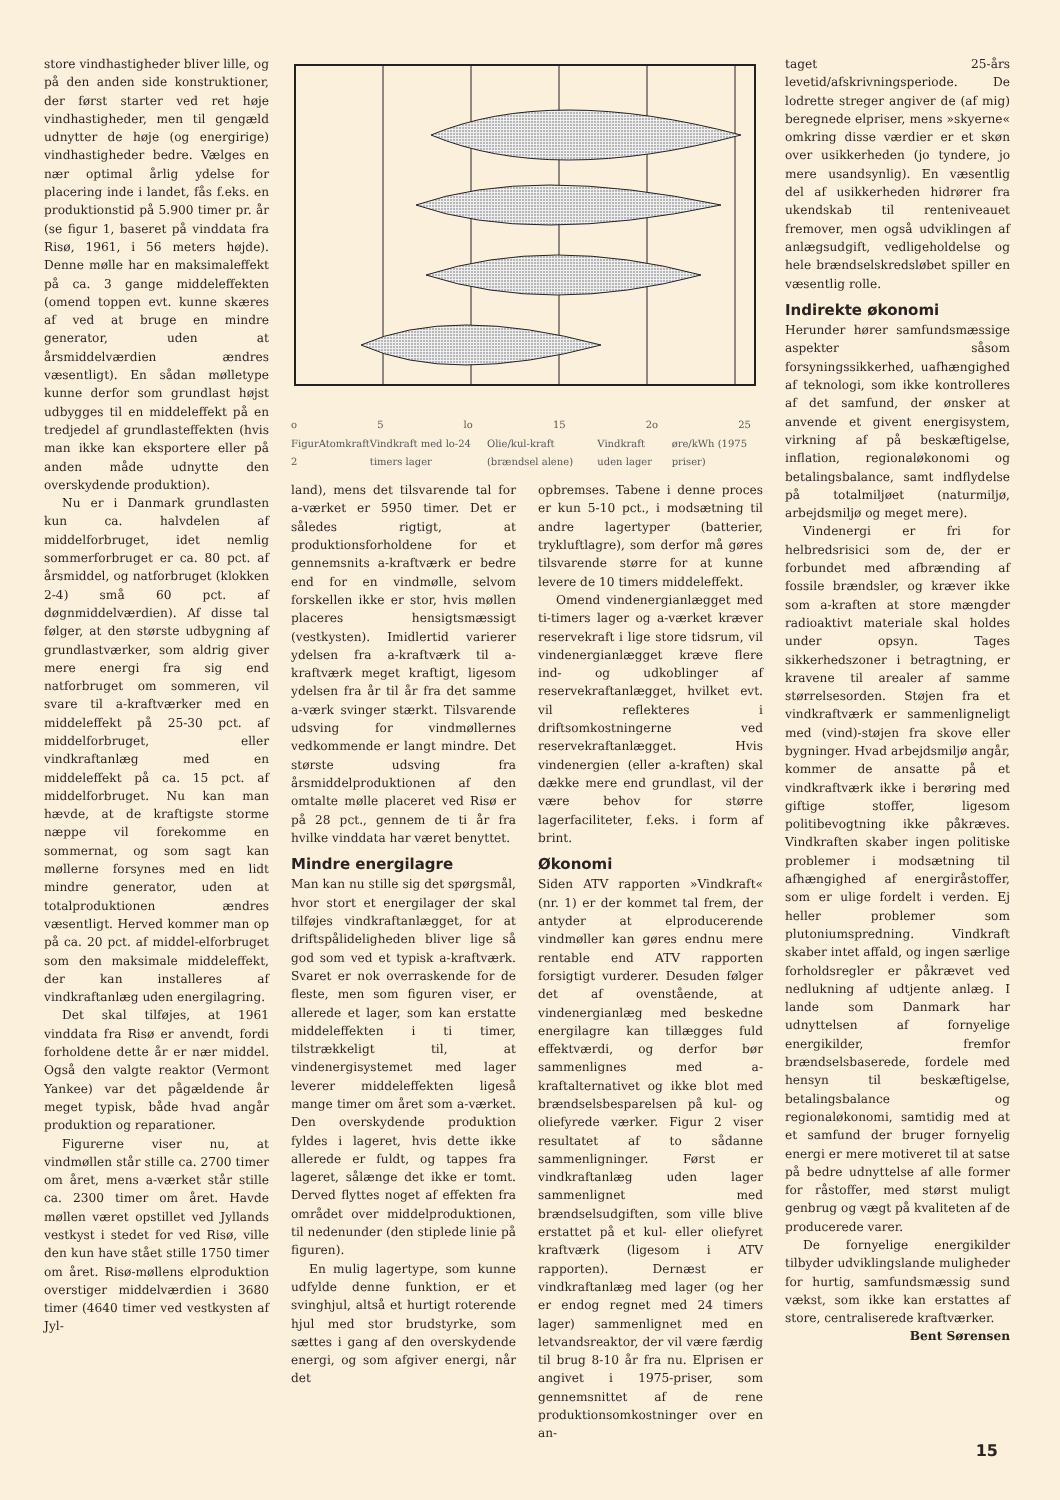store vindhastigheder bliver lille, og på den anden side konstruktioner, der først starter ved ret høje vindhastigheder, men til gengæld udnytter de høje (og energirige) vindhastigheder bedre. Vælges en nær optimal årlig ydelse for placering inde i landet, fås f.eks. en produktionstid på 5.900 timer pr. år (se figur 1, baseret på vinddata fra Risø, 1961, i 56 meters højde). Denne mølle har en maksimaleffekt på ca. 3 gange middeleffekten (omend toppen evt. kunne skæres af ved at bruge en mindre generator, uden at årsmiddelværdien ændres væsentligt). En sådan mølletype kunne derfor som grundlast højst udbygges til en middeleffekt på en tredjedel af grundlasteffekten (hvis man ikke kan eksportere eller på anden måde udnytte den overskydende produktion).
Nu er i Danmark grundlasten kun ca. halvdelen af middelforbruget, idet nemlig sommerforbruget er ca. 80 pct. af årsmiddel, og natforbruget (klokken 2-4) små 60 pct. af døgnmiddelværdien). Af disse tal følger, at den største udbygning af grundlastværker, som aldrig giver mere energi fra sig end natforbruget om sommeren, vil svare til a-kraftværker med en middeleffekt på 25-30 pct. af middelforbruget, eller vindkraftanlæg med en middeleffekt på ca. 15 pct. af middelforbruget. Nu kan man hævde, at de kraftigste storme næppe vil forekomme en sommernat, og som sagt kan møllerne forsynes med en lidt mindre generator, uden at totalproduktionen ændres væsentligt. Herved kommer man op på ca. 20 pct. af middel-elforbruget som den maksimale middeleffekt, der kan installeres af vindkraftanlæg uden energilagring.
Det skal tilføjes, at 1961 vinddata fra Risø er anvendt, fordi forholdene dette år er nær middel. Også den valgte reaktor (Vermont Yankee) var det pågældende år meget typisk, både hvad angår produktion og reparationer.
Figurerne viser nu, at vindmøllen står stille ca. 2700 timer om året, mens a-værket står stille ca. 2300 timer om året. Havde møllen været opstillet ved Jyllands vestkyst i stedet for ved Risø, ville den kun have stået stille 1750 timer om året. Risø-møllens elproduktion overstiger middelværdien i 3680 timer (4640 timer ved vestkysten af Jyl-
o 5 lo 15 2o 25
Figur 2 Atomkraft Vindkraft med lo-24 timers lager Olie/kul-kraft (brændsel alene) Vindkraft uden lager øre/kWh (1975 priser)
taget 25-års levetid/afskrivningsperiode. De lodrette streger angiver de (af mig) beregnede elpriser, mens »skyerne« omkring disse værdier er et skøn over usikkerheden (jo tyndere, jo mere usandsynlig). En væsentlig del af usikkerheden hidrører fra ukendskab til renteniveauet fremover, men også udviklingen af anlægsudgift, vedligeholdelse og hele brændselskredsløbet spiller en væsentlig rolle.
Indirekte økonomi
Herunder hører samfundsmæssige aspekter såsom forsyningssikkerhed, uafhængighed af teknologi, som ikke kontrolleres af det samfund, der ønsker at anvende et givent energisystem, virkning af på beskæftigelse, inflation, regionaløkonomi og betalingsbalance, samt indflydelse på totalmiljøet (naturmiljø, arbejdsmiljø og meget mere).
Vindenergi er fri for helbredsrisici som de, der er forbundet med afbrænding af fossile brændsler, og kræver ikke som a-kraften at store mængder radioaktivt materiale skal holdes under opsyn. Tages sikkerhedszoner i betragtning, er kravene til arealer af samme størrelsesorden. Støjen fra et vindkraftværk er sammenligneligt med (vind)-støjen fra skove eller bygninger. Hvad arbejdsmiljø angår, kommer de ansatte på et vindkraftværk ikke i berøring med giftige stoffer, ligesom politibevogtning ikke påkræves. Vindkraften skaber ingen politiske problemer i modsætning til afhængighed af energiråstoffer, som er ulige fordelt i verden. Ej heller problemer som plutoniumspredning. Vindkraft skaber intet affald, og ingen særlige forholdsregler er påkrævet ved nedlukning af udtjente anlæg. I lande som Danmark har udnyttelsen af fornyelige energikilder, fremfor brændselsbaserede, fordele med hensyn til beskæftigelse, betalingsbalance og regionaløkonomi, samtidig med at et samfund der bruger fornyelig energi er mere motiveret til at satse på bedre udnyttelse af alle former for råstoffer, med størst muligt genbrug og vægt på kvaliteten af de producerede varer.
De fornyelige energikilder tilbyder udviklingslande muligheder for hurtig, samfundsmæssig sund vækst, som ikke kan erstattes af store, centraliserede kraftværker.
Bent Sørensen
land), mens det tilsvarende tal for a-værket er 5950 timer. Det er således rigtigt, at produktionsforholdene for et gennemsnits a-kraftværk er bedre end for en vindmølle, selvom forskellen ikke er stor, hvis møllen placeres hensigtsmæssigt (vestkysten). Imidlertid varierer ydelsen fra a-kraftværk til a-kraftværk meget kraftigt, ligesom ydelsen fra år til år fra det samme a-værk svinger stærkt. Tilsvarende udsving for vindmøllernes vedkommende er langt mindre. Det største udsving fra årsmiddelproduktionen af den omtalte mølle placeret ved Risø er på 28 pct., gennem de ti år fra hvilke vinddata har været benyttet.
Mindre energilagre
Man kan nu stille sig det spørgsmål, hvor stort et energilager der skal tilføjes vindkraftanlægget, for at driftspålideligheden bliver lige så god som ved et typisk a-kraftværk. Svaret er nok overraskende for de fleste, men som figuren viser, er allerede et lager, som kan erstatte middeleffekten i ti timer, tilstrækkeligt til, at vindenergisystemet med lager leverer middeleffekten ligeså mange timer om året som a-værket. Den overskydende produktion fyldes i lageret, hvis dette ikke allerede er fuldt, og tappes fra lageret, sålænge det ikke er tomt. Derved flyttes noget af effekten fra området over middelproduktionen, til nedenunder (den stiplede linie på figuren).
En mulig lagertype, som kunne udfylde denne funktion, er et svinghjul, altså et hurtigt roterende hjul med stor brudstyrke, som sættes i gang af den overskydende energi, og som afgiver energi, når det
opbremses. Tabene i denne proces er kun 5-10 pct., i modsætning til andre lagertyper (batterier, trykluftlagre), som derfor må gøres tilsvarende større for at kunne levere de 10 timers middeleffekt.
Omend vindenergianlægget med ti-timers lager og a-værket kræver reservekraft i lige store tidsrum, vil vindenergianlægget kræve flere ind- og udkoblinger af reservekraftanlægget, hvilket evt. vil reflekteres i driftsomkostningerne ved reservekraftanlægget. Hvis vindenergien (eller a-kraften) skal dække mere end grundlast, vil der være behov for større lagerfaciliteter, f.eks. i form af brint.
Økonomi
Siden ATV rapporten »Vindkraft« (nr. 1) er der kommet tal frem, der antyder at elproducerende vindmøller kan gøres endnu mere rentable end ATV rapporten forsigtigt vurderer. Desuden følger det af ovenstående, at vindenergianlæg med beskedne energilagre kan tillægges fuld effektværdi, og derfor bør sammenlignes med a-kraftalternativet og ikke blot med brændselsbesparelsen på kul- og oliefyrede værker. Figur 2 viser resultatet af to sådanne sammenligninger. Først er vindkraftanlæg uden lager sammenlignet med brændselsudgiften, som ville blive erstattet på et kul- eller oliefyret kraftværk (ligesom i ATV rapporten). Dernæst er vindkraftanlæg med lager (og her er endog regnet med 24 timers lager) sammenlignet med en letvandsreaktor, der vil være færdig til brug 8-10 år fra nu. Elprisen er angivet i 1975-priser, som gennemsnittet af de rene produktionsomkostninger over en an-
15